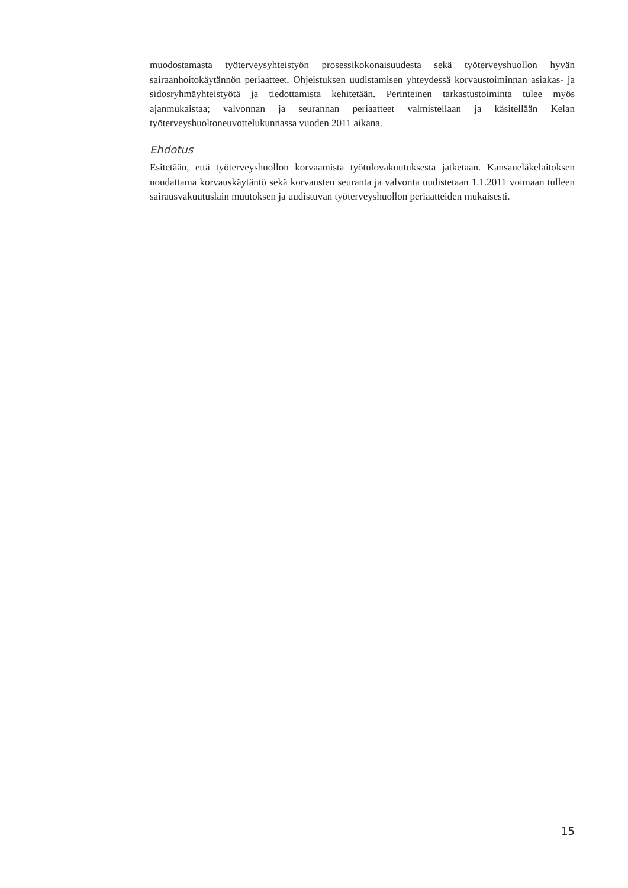muodostamasta työterveysyhteistyön prosessikokonaisuudesta sekä työterveyshuollon hyvän sairaanhoitokäytännön periaatteet. Ohjeistuksen uudistamisen yhteydessä korvaustoiminnan asiakas- ja sidosryhmäyhteistyötä ja tiedottamista kehitetään. Perinteinen tarkastustoiminta tulee myös ajanmukaistaa; valvonnan ja seurannan periaatteet valmistellaan ja käsitellään Kelan työterveyshuoltoneuvottelukunnassa vuoden 2011 aikana.
Ehdotus
Esitetään, että työterveyshuollon korvaamista työtulovakuutuksesta jatketaan. Kansaneläkelaitoksen noudattama korvauskäytäntö sekä korvausten seuranta ja valvonta uudistetaan 1.1.2011 voimaan tulleen sairausvakuutuslain muutoksen ja uudistuvan työterveyshuollon periaatteiden mukaisesti.
15